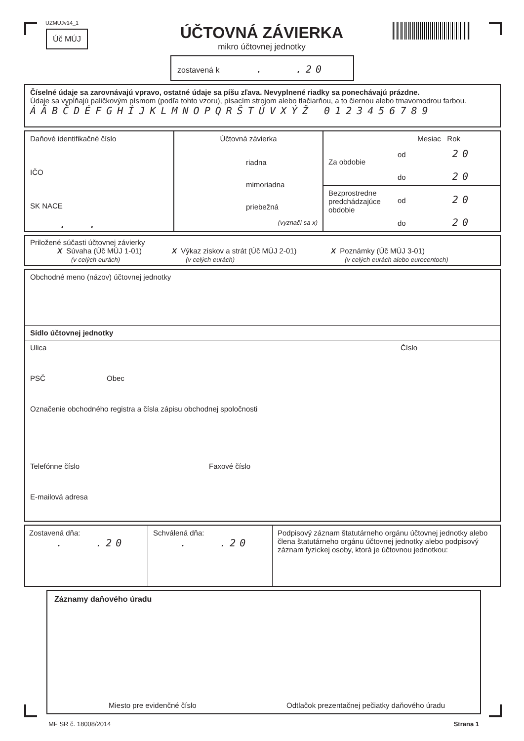UZMUJv14_1
Úč MÚJ
ÚČTOVNÁ ZÁVIERKA
mikro účtovnej jednotky
zostavená k . .20
Číselné údaje sa zarovnávajú vpravo, ostatné údaje sa píšu zľava. Nevyplnené riadky sa ponechávajú prázdne.
Údaje sa vypĺňajú paličkovým písmom (podľa tohto vzoru), písacím strojom alebo tlačiarňou, a to čiernou alebo tmavomodrou farbou.
ÁÄBČDÉFGHÍJKLMNOPQRŠTÚVXÝŽ 0123456789
Daňové identifikačné číslo
IČO
SK NACE
. .
Účtovná závierka
riadna
mimoriadna
priebežná
(vyznačí sa x)
Mesiac Rok
Za obdobie
od 20
do 20
Bezprostredne predchádzajúce obdobie
od 20
do 20
Priložené súčasti účtovnej závierky
X Súvaha (Úč MÚJ 1-01)
(v celých eurách)
X Výkaz ziskov a strát (Úč MÚJ 2-01)
(v celých eurách)
X Poznámky (Úč MÚJ 3-01)
(v celých eurách alebo eurocentoch)
Obchodné meno (názov) účtovnej jednotky
Sídlo účtovnej jednotky
Ulica Číslo
PSČ Obec
Označenie obchodného registra a čísla zápisu obchodnej spoločnosti
Telefónne číslo Faxové číslo
E-mailová adresa
Zostavená dňa:
. .20
Schválená dňa:
. .20
Podpisový záznam štatutárneho orgánu účtovnej jednotky alebo člena štatutárneho orgánu účtovnej jednotky alebo podpisový záznam fyzickej osoby, ktorá je účtovnou jednotkou:
Záznamy daňového úradu
Miesto pre evidenčné číslo Odtlačok prezentačnej pečiatky daňového úradu
MF SR č. 18008/2014 Strana 1